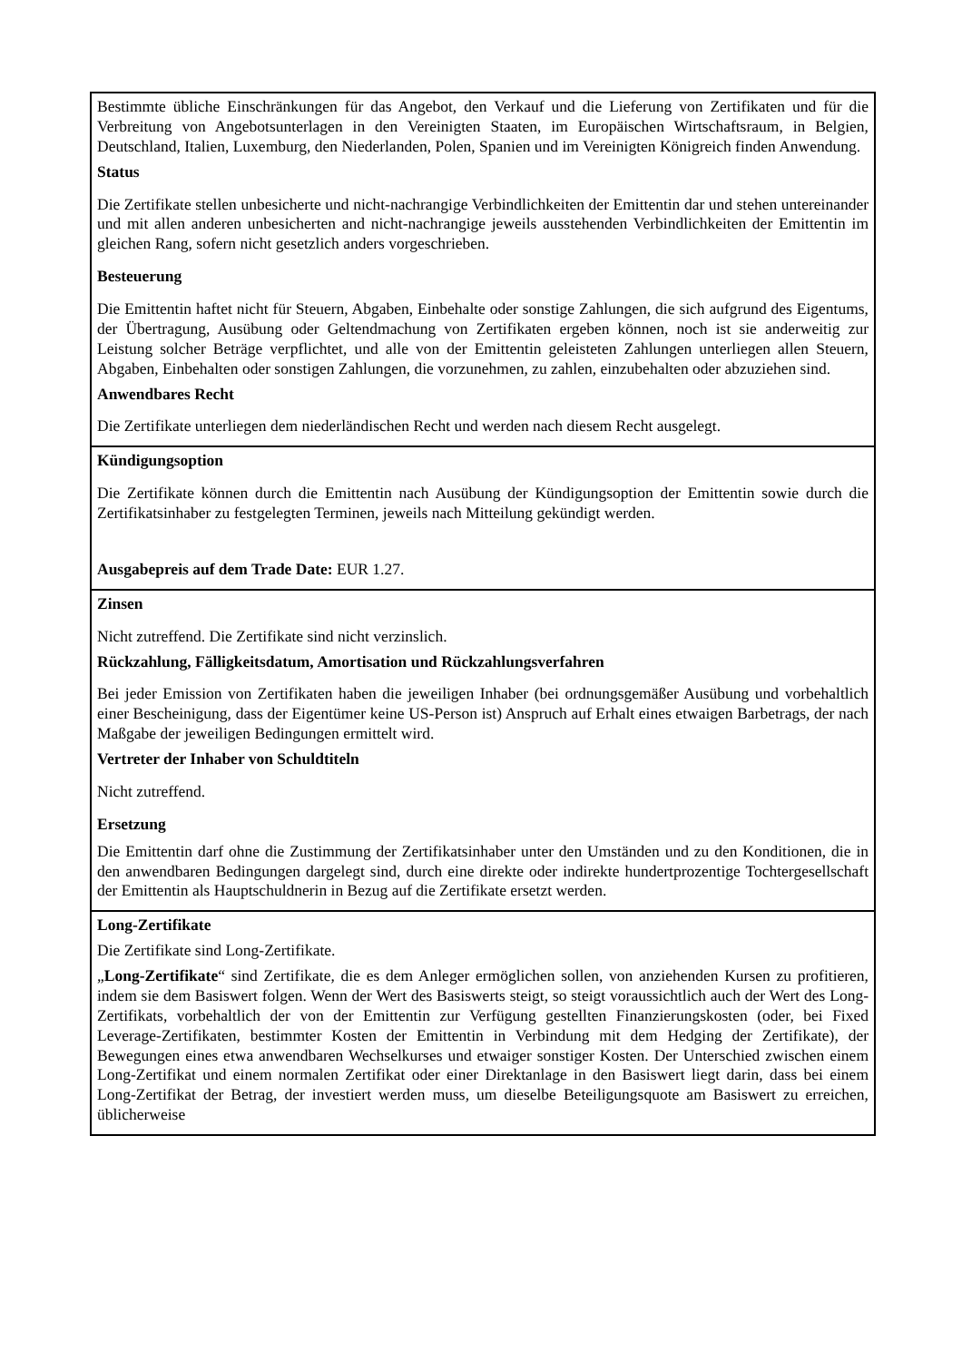| Bestimmte übliche Einschränkungen für das Angebot, den Verkauf und die Lieferung von Zertifikaten und für die Verbreitung von Angebotsunterlagen in den Vereinigten Staaten, im Europäischen Wirtschaftsraum, in Belgien, Deutschland, Italien, Luxemburg, den Niederlanden, Polen, Spanien und im Vereinigten Königreich finden Anwendung. Status Die Zertifikate stellen unbesicherte und nicht-nachrangige Verbindlichkeiten der Emittentin dar und stehen untereinander und mit allen anderen unbesicherten and nicht-nachrangige jeweils ausstehenden Verbindlichkeiten der Emittentin im gleichen Rang, sofern nicht gesetzlich anders vorgeschrieben. Besteuerung Die Emittentin haftet nicht für Steuern, Abgaben, Einbehalte oder sonstige Zahlungen, die sich aufgrund des Eigentums, der Übertragung, Ausübung oder Geltendmachung von Zertifikaten ergeben können, noch ist sie anderweitig zur Leistung solcher Beträge verpflichtet, und alle von der Emittentin geleisteten Zahlungen unterliegen allen Steuern, Abgaben, Einbehalten oder sonstigen Zahlungen, die vorzunehmen, zu zahlen, einzubehalten oder abzuziehen sind. Anwendbares Recht Die Zertifikate unterliegen dem niederländischen Recht und werden nach diesem Recht ausgelegt. |
| Kündigungsoption Die Zertifikate können durch die Emittentin nach Ausübung der Kündigungsoption der Emittentin sowie durch die Zertifikatsinhaber zu festgelegten Terminen, jeweils nach Mitteilung gekündigt werden. Ausgabepreis auf dem Trade Date: EUR 1.27. |
| Zinsen Nicht zutreffend. Die Zertifikate sind nicht verzinslich. Rückzahlung, Fälligkeitsdatum, Amortisation und Rückzahlungsverfahren Bei jeder Emission von Zertifikaten haben die jeweiligen Inhaber (bei ordnungsgemäßer Ausübung und vorbehaltlich einer Bescheinigung, dass der Eigentümer keine US-Person ist) Anspruch auf Erhalt eines etwaigen Barbetrags, der nach Maßgabe der jeweiligen Bedingungen ermittelt wird. Vertreter der Inhaber von Schuldtiteln Nicht zutreffend. Ersetzung Die Emittentin darf ohne die Zustimmung der Zertifikatsinhaber unter den Umständen und zu den Konditionen, die in den anwendbaren Bedingungen dargelegt sind, durch eine direkte oder indirekte hundertprozentige Tochtergesellschaft der Emittentin als Hauptschuldnerin in Bezug auf die Zertifikate ersetzt werden. |
| Long-Zertifikate Die Zertifikate sind Long-Zertifikate. „ Long-Zertifikate “ sind Zertifikate, die es dem Anleger ermöglichen sollen, von anziehenden Kursen zu profitieren, indem sie dem Basiswert folgen. Wenn der Wert des Basiswerts steigt, so steigt voraussichtlich auch der Wert des Long-Zertifikats, vorbehaltlich der von der Emittentin zur Verfügung gestellten Finanzierungskosten (oder, bei Fixed Leverage-Zertifikaten, bestimmter Kosten der Emittentin in Verbindung mit dem Hedging der Zertifikate), der Bewegungen eines etwa anwendbaren Wechselkurses und etwaiger sonstiger Kosten. Der Unterschied zwischen einem Long-Zertifikat und einem normalen Zertifikat oder einer Direktanlage in den Basiswert liegt darin, dass bei einem Long-Zertifikat der Betrag, der investiert werden muss, um dieselbe Beteiligungsquote am Basiswert zu erreichen, üblicherweise |